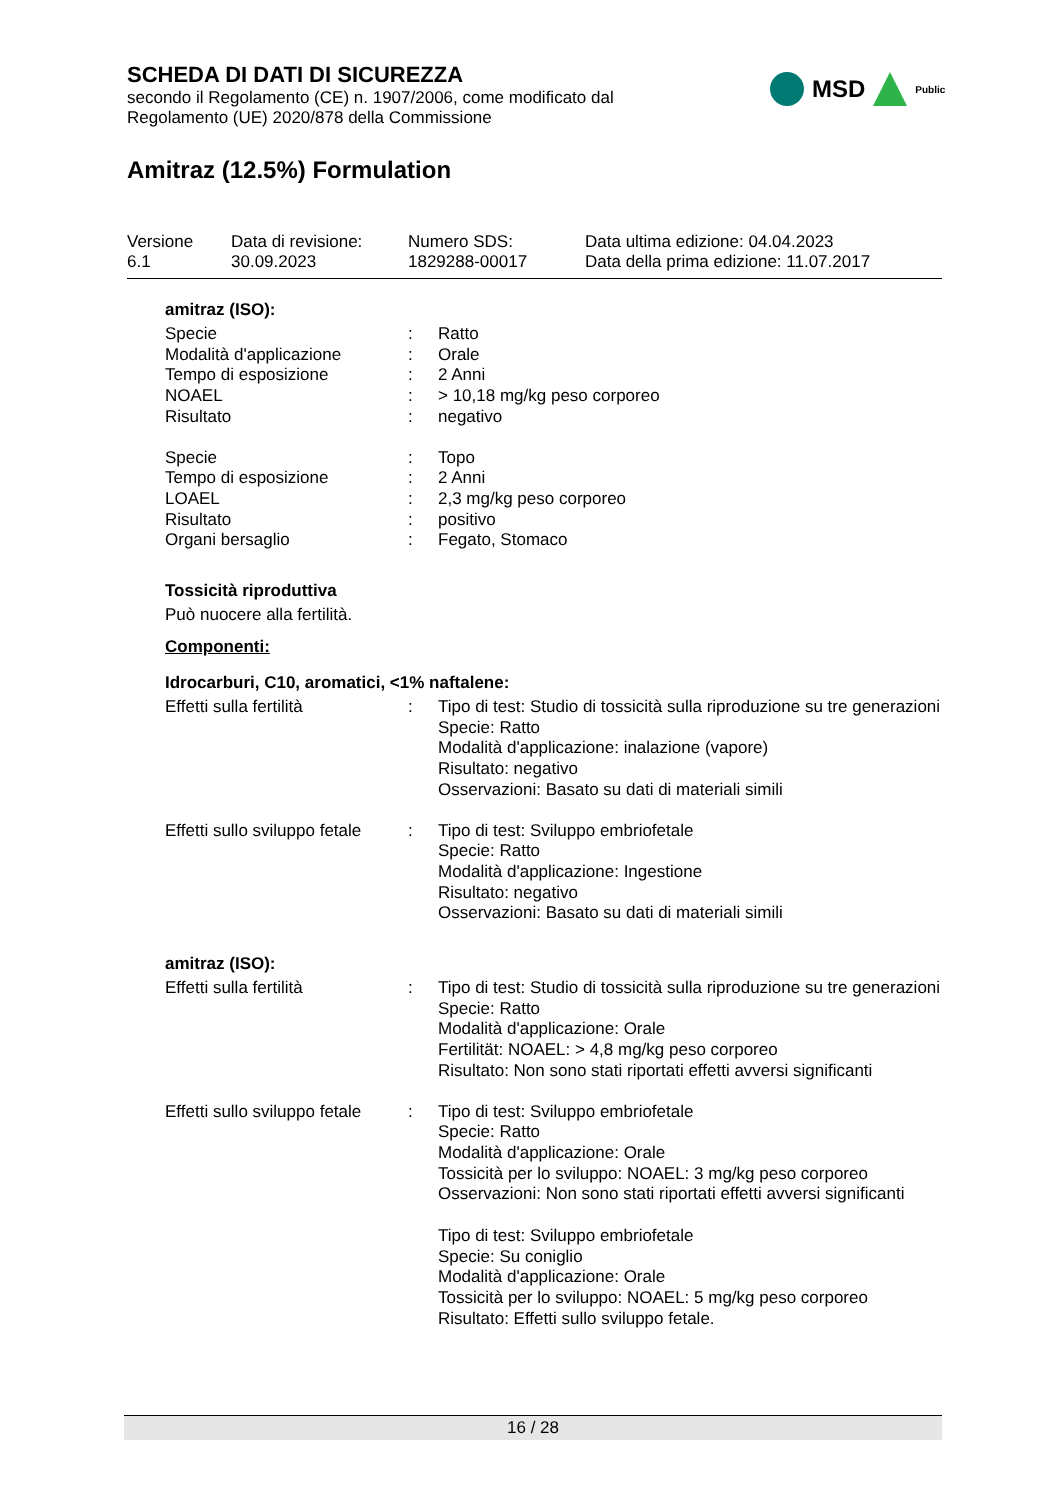SCHEDA DI DATI DI SICUREZZA
secondo il Regolamento (CE) n. 1907/2006, come modificato dal
Regolamento (UE) 2020/878 della Commissione
Amitraz (12.5%) Formulation
MSD Public
| Versione 6.1 | Data di revisione: 30.09.2023 | Numero SDS: 1829288-00017 | Data ultima edizione: 04.04.2023 Data della prima edizione: 11.07.2017 |
amitraz (ISO):
| Specie | : | Ratto |
| Modalità d'applicazione | : | Orale |
| Tempo di esposizione | : | 2 Anni |
| NOAEL | : | > 10,18 mg/kg peso corporeo |
| Risultato | : | negativo |
| Specie | : | Topo |
| Tempo di esposizione | : | 2 Anni |
| LOAEL | : | 2,3 mg/kg peso corporeo |
| Risultato | : | positivo |
| Organi bersaglio | : | Fegato, Stomaco |
Tossicità riproduttiva
Può nuocere alla fertilità.
Componenti:
Idrocarburi, C10, aromatici, <1% naftalene:
| Effetti sulla fertilità | : | Tipo di test: Studio di tossicità sulla riproduzione su tre generazioni Specie: Ratto Modalità d'applicazione: inalazione (vapore) Risultato: negativo Osservazioni: Basato su dati di materiali simili |
| Effetti sullo sviluppo fetale | : | Tipo di test: Sviluppo embriofetale Specie: Ratto Modalità d'applicazione: Ingestione Risultato: negativo Osservazioni: Basato su dati di materiali simili |
amitraz (ISO):
| Effetti sulla fertilità | : | Tipo di test: Studio di tossicità sulla riproduzione su tre generazioni Specie: Ratto Modalità d'applicazione: Orale Fertilität: NOAEL: > 4,8 mg/kg peso corporeo Risultato: Non sono stati riportati effetti avversi significanti |
| Effetti sullo sviluppo fetale | : | Tipo di test: Sviluppo embriofetale Specie: Ratto Modalità d'applicazione: Orale Tossicità per lo sviluppo: NOAEL: 3 mg/kg peso corporeo Osservazioni: Non sono stati riportati effetti avversi significanti Tipo di test: Sviluppo embriofetale Specie: Su coniglio Modalità d'applicazione: Orale Tossicità per lo sviluppo: NOAEL: 5 mg/kg peso corporeo Risultato: Effetti sullo sviluppo fetale. |
16 / 28